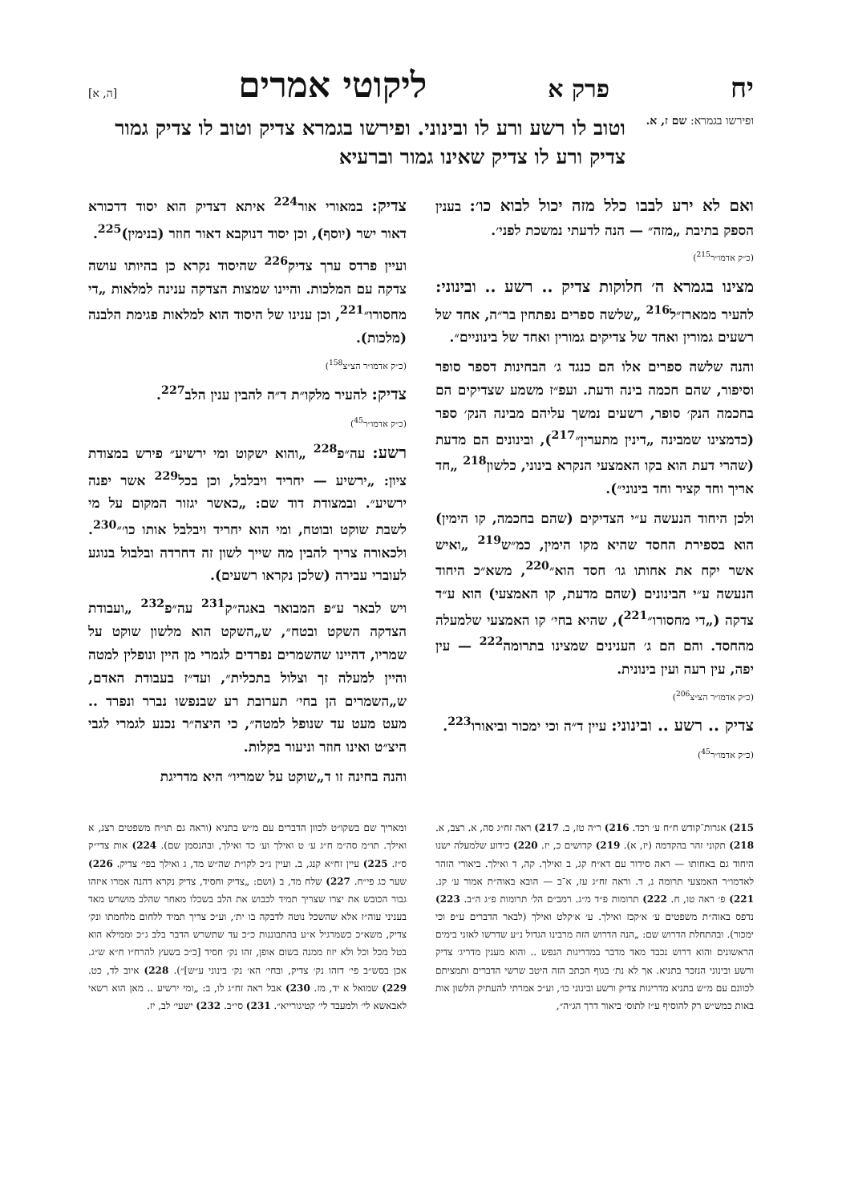יח פרק א ליקוטי אמרים [ה, א]
ופירשו בגמרא: שם ז, א.
וטוב לו רשע ורע לו ובינוני. ופירשו בגמרא צדיק וטוב לו צדיק גמור צדיק ורע לו צדיק שאינו גמור וברעיא
ואם לא ירע לבבו כלל מזה יכול לבוא כו׳: בענין הספק בתיבת „מזה״ — הנה לדעתי נמשכת לפני׳.
(כ״ק אדמו״ר<sup>215</sup>)
מצינו בגמרא ה׳ חלוקות צדיק .. רשע .. ובינוני: להעיר ממארז״ל<sup>216</sup> „שלשה ספרים נפתחין בר״ה, אחד של רשעים גמורין ואחד של צדיקים גמורין ואחד של בינוניים״.
והנה שלשה ספרים אלו הם כנגד ג׳ הבחינות דספר סופר וסיפור, שהם חכמה בינה ודעת. ועפ״ז משמע שצדיקים הם בחכמה הנק׳ סופר, רשעים נמשך עליהם מבינה הנק׳ ספר (כדמצינו שמבינה „דינין מתערין״<sup>217</sup>), ובינונים הם מדעת (שהרי דעת הוא בקו האמצעי הנקרא בינוני, כלשון<sup>218</sup> „חד אריך וחד קציר וחד בינוני״).
ולכן היחוד הנעשה ע״י הצדיקים (שהם בחכמה, קו הימין) הוא בספירת החסד שהיא מקו הימין, כמ״ש<sup>219</sup> „ואיש אשר יקח את אחותו גו׳ חסד הוא״<sup>220</sup>, משא״כ היחוד הנעשה ע״י הבינונים (שהם מדעת, קו האמצעי) הוא ע״ד צדקה („די מחסורו״<sup>221</sup>), שהיא בחי׳ קו האמצעי שלמעלה מהחסד. והם הם ג׳ הענינים שמצינו בתרומה<sup>222</sup> — עין יפה, עין רעה ועין בינונית.
(כ״ק אדמו״ר הצ״צ<sup>206</sup>)
צדיק .. רשע .. ובינוני: עיין ד״ה וכי ימכור וביאורו<sup>223</sup>.
(כ״ק אדמו״ר<sup>45</sup>)
צדיק: במאורי אור<sup>224</sup> איתא דצדיק הוא יסוד דדכורא דאור ישר (יוסף), וכן יסוד דנוקבא דאור חוזר (בנימין)<sup>225</sup>.
ועיין פרדס ערך צדיק<sup>226</sup> שהיסוד נקרא כן בהיותו עושה צדקה עם המלכות. והיינו שמצות הצדקה ענינה למלאות „די מחסורו״<sup>221</sup>, וכן ענינו של היסוד הוא למלאות פגימת הלבנה (מלכות).
(כ״ק אדמו״ר הצ״צ<sup>158</sup>)
צדיק: להעיר מלקו״ת ד״ה להבין ענין הלב<sup>227</sup>.
(כ״ק אדמו״ר<sup>45</sup>)
רשע: עה״פ<sup>228</sup> „והוא ישקוט ומי ירשיע״ פירש במצודת ציון: „ירשיע — יחריד ויבלבל, וכן בכל<sup>229</sup> אשר יפנה ירשיע״. ובמצודת דוד שם: „כאשר יגזור המקום על מי לשבת שוקט ובוטח, ומי הוא יחריד ויבלבל אותו כו׳״<sup>230</sup>. ולכאורה צריך להבין מה שייך לשון זה דחרדה ובלבול בנוגע לעוברי עבירה (שלכן נקראו רשעים).
ויש לבאר ע״פ המבואר באגה״ק<sup>231</sup> עה״פ<sup>232</sup> „ועבודת הצדקה השקט ובטח״, ש„השקט הוא מלשון שוקט על שמריו, דהיינו שהשמרים נפרדים לגמרי מן היין ונופלין למטה והיין למעלה זך וצלול בתכלית״, ועד״ז בעבודת האדם, ש„השמרים הן בחי׳ תערובת רע שבנפשו נברר ונפרד .. מעט מעט עד שנופל למטה״, כי היצה״ר נכנע לגמרי לגבי היצ״ט ואינו חוזר וניעור בקלות.
והנה בחינה זו ד„שוקט על שמריו״ היא מדריגת
215) אגרות־קודש ח״ח ע׳ רכד. 216) ר״ה טז, ב. 217) ראה זח״ג סה, א. רצב, א. 218) תקוני זהר בהקדמה (יז, א). 219) קדושים כ, יז. 220) כידוע שלמעלה ישנו היחוד גם באחותו — ראה סידור עם דא״ח קג, ב ואילך. קה, ד ואילך. ביאורי הזהר לאדמו״ר האמצעי תרומה נ, ד. וראה זח״ג עז, א־ב — הובא באוה״ת אמור ע׳ קנ. 221) פ׳ ראה טו, ח. 222) תרומות פ״ד מ״ג. רמב״ם הל׳ תרומות פ״ג ה״ב. 223) נדפס באוה״ת משפטים ע׳ א׳קכז ואילך. ע׳ א׳קלט ואילך (לבאר הדברים ע״פ וכי ימכור). ובהתחלת הדרוש שם: „הנה הדרוש הזה מרבינו הגדול נ״ע שדרשו לאזני בימים הראשונים והוא דרוש נכבד מאד מדבר במדריגות הנפש .. והוא מענין מדריג׳ צדיק ורשע ובינוני הנזכר בתניא. אך לא נת׳ בגוף הכתב הזה היטב שרשי הדברים ותמציתם לכוונם עם מ״ש בתניא מדריגות צדיק ורשע ובינוני כו׳, וע״כ אמרתי להעתיק הלשון אות באות כמש״ש רק להוסיף ע״ז לתוס׳ ביאור דרך הג״ה״,
ומאריך שם בשקו״ט לכוון הדברים עם מ״ש בתניא (וראה גם תו״ח משפטים רצג, א ואילך. תו״מ סה״מ ח״ג ע׳ ט ואילך וע׳ כד ואילך, ובהנסמן שם). 224) אות צדי״ק ס״ז. 225) עיין זח״א קנג, ב. ועיין ג״כ לקו״ת שה״ש מד, ג ואילך בפי׳ צדיק. 226) שער כג פי״ח. 227) שלח מד, ב (ושם: „צדיק וחסיד, צדיק נקרא דהנה אמרו איזהו גבור הכובש את יצרו שצריך תמיד לכבוש את הלב בשכלו מאחר שהלב מושרש מאד בעניני עוה״ז אלא שהשכל נוטה לדבקה בו ית׳, וע״כ צריך תמיד ללחום מלחמתו ונק׳ צדיק, משא״כ כשמרגיל א״ע בהתבוננות כ״כ עד שתשרש הדבר בלב ג״כ וממילא הוא בטל מכל וכל ולא יזוז ממנה בשום אופן, זהו נק׳ חסיד [כ״כ בשעץ להרח״ו ח״א ש״ג. אכן בסש״ב פי׳ דזהו נק׳ צדיק, ובחי׳ הא׳ נק׳ בינוני ע״ש]״). 228) איוב לד, כט. 229) שמואל א יד, מז. 230) אבל ראה זח״ג לו, ב: „ומי ירשיע .. מאן הוא רשאי לאבאשא לי׳ ולמעבד לי׳ קטיגורייא״. 231) סי״ב. 232) ישעי׳ לב, יז.